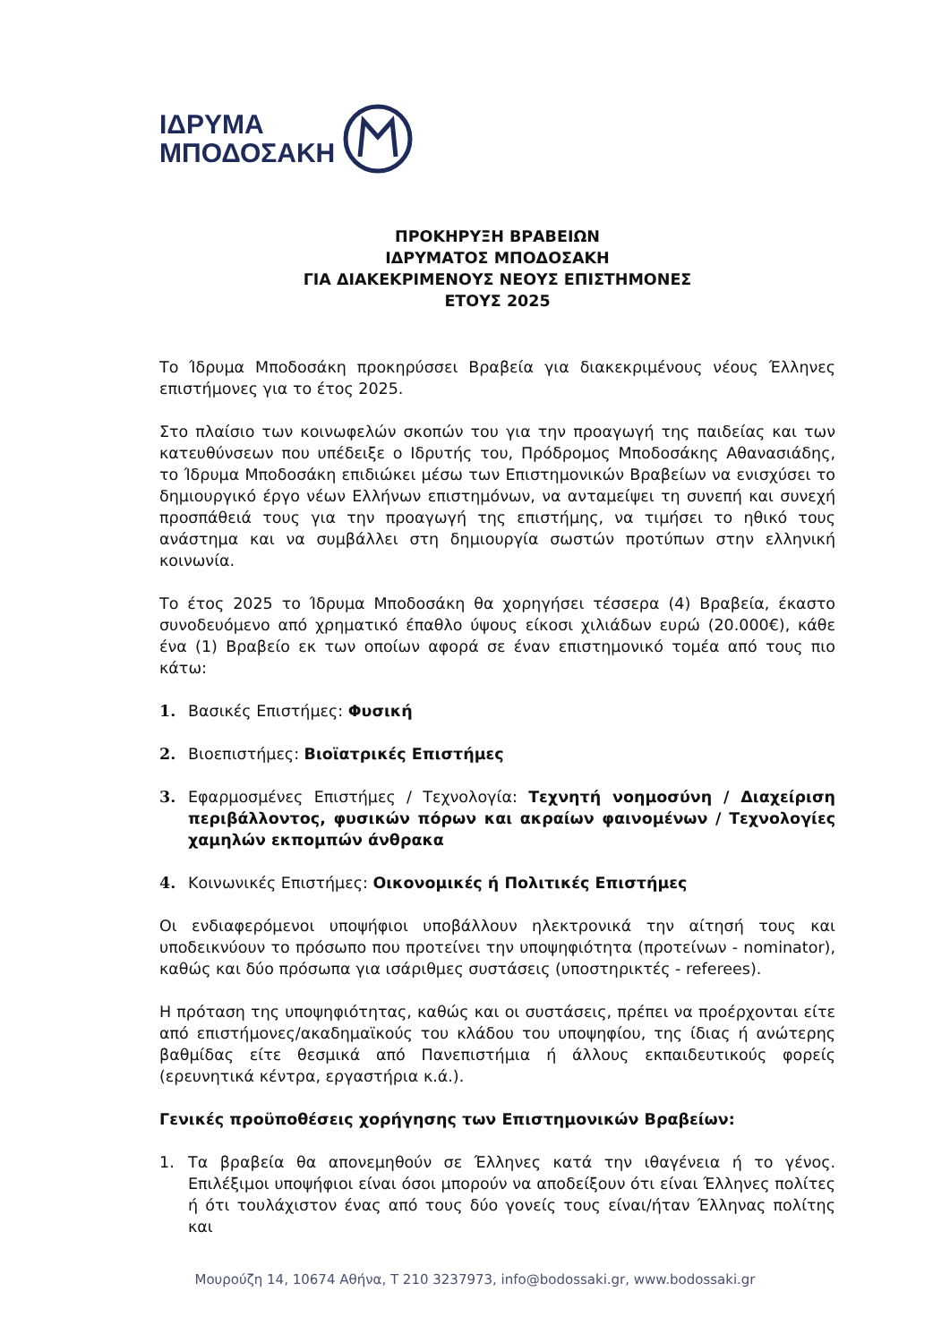ΙΔΡΥΜΑ
ΜΠΟΔΟΣΑΚΗ
ΠΡΟΚΗΡΥΞΗ ΒΡΑΒΕΙΩΝ
ΙΔΡΥΜΑΤΟΣ ΜΠΟΔΟΣΑΚΗ
ΓΙΑ ΔΙΑΚΕΚΡΙΜΕΝΟΥΣ ΝΕΟΥΣ ΕΠΙΣΤΗΜΟΝΕΣ
ΕΤΟΥΣ 2025
Το Ίδρυμα Μποδοσάκη προκηρύσσει Βραβεία για διακεκριμένους νέους Έλληνες επιστήμονες για το έτος 2025.
Στο πλαίσιο των κοινωφελών σκοπών του για την προαγωγή της παιδείας και των κατευθύνσεων που υπέδειξε ο Ιδρυτής του, Πρόδρομος Μποδοσάκης Αθανασιάδης, το Ίδρυμα Μποδοσάκη επιδιώκει μέσω των Επιστημονικών Βραβείων να ενισχύσει το δημιουργικό έργο νέων Ελλήνων επιστημόνων, να ανταμείψει τη συνεπή και συνεχή προσπάθειά τους για την προαγωγή της επιστήμης, να τιμήσει το ηθικό τους ανάστημα και να συμβάλλει στη δημιουργία σωστών προτύπων στην ελληνική κοινωνία.
Το έτος 2025 το Ίδρυμα Μποδοσάκη θα χορηγήσει τέσσερα (4) Βραβεία, έκαστο συνοδευόμενο από χρηματικό έπαθλο ύψους είκοσι χιλιάδων ευρώ (20.000€), κάθε ένα (1) Βραβείο εκ των οποίων αφορά σε έναν επιστημονικό τομέα από τους πιο κάτω:
1. Βασικές Επιστήμες: Φυσική
2. Βιοεπιστήμες: Βιοϊατρικές Επιστήμες
3. Εφαρμοσμένες Επιστήμες / Τεχνολογία: Τεχνητή νοημοσύνη / Διαχείριση περιβάλλοντος, φυσικών πόρων και ακραίων φαινομένων / Τεχνολογίες χαμηλών εκπομπών άνθρακα
4. Κοινωνικές Επιστήμες: Οικονομικές ή Πολιτικές Επιστήμες
Οι ενδιαφερόμενοι υποψήφιοι υποβάλλουν ηλεκτρονικά την αίτησή τους και υποδεικνύουν το πρόσωπο που προτείνει την υποψηφιότητα (προτείνων - nominator), καθώς και δύο πρόσωπα για ισάριθμες συστάσεις (υποστηρικτές - referees).
Η πρόταση της υποψηφιότητας, καθώς και οι συστάσεις, πρέπει να προέρχονται είτε από επιστήμονες/ακαδημαϊκούς του κλάδου του υποψηφίου, της ίδιας ή ανώτερης βαθμίδας είτε θεσμικά από Πανεπιστήμια ή άλλους εκπαιδευτικούς φορείς (ερευνητικά κέντρα, εργαστήρια κ.ά.).
Γενικές προϋποθέσεις χορήγησης των Επιστημονικών Βραβείων:
1. Τα βραβεία θα απονεμηθούν σε Έλληνες κατά την ιθαγένεια ή το γένος. Επιλέξιμοι υποψήφιοι είναι όσοι μπορούν να αποδείξουν ότι είναι Έλληνες πολίτες ή ότι τουλάχιστον ένας από τους δύο γονείς τους είναι/ήταν Έλληνας πολίτης και
Μουρούζη 14, 10674 Αθήνα, Τ 210 3237973, info@bodossaki.gr, www.bodossaki.gr